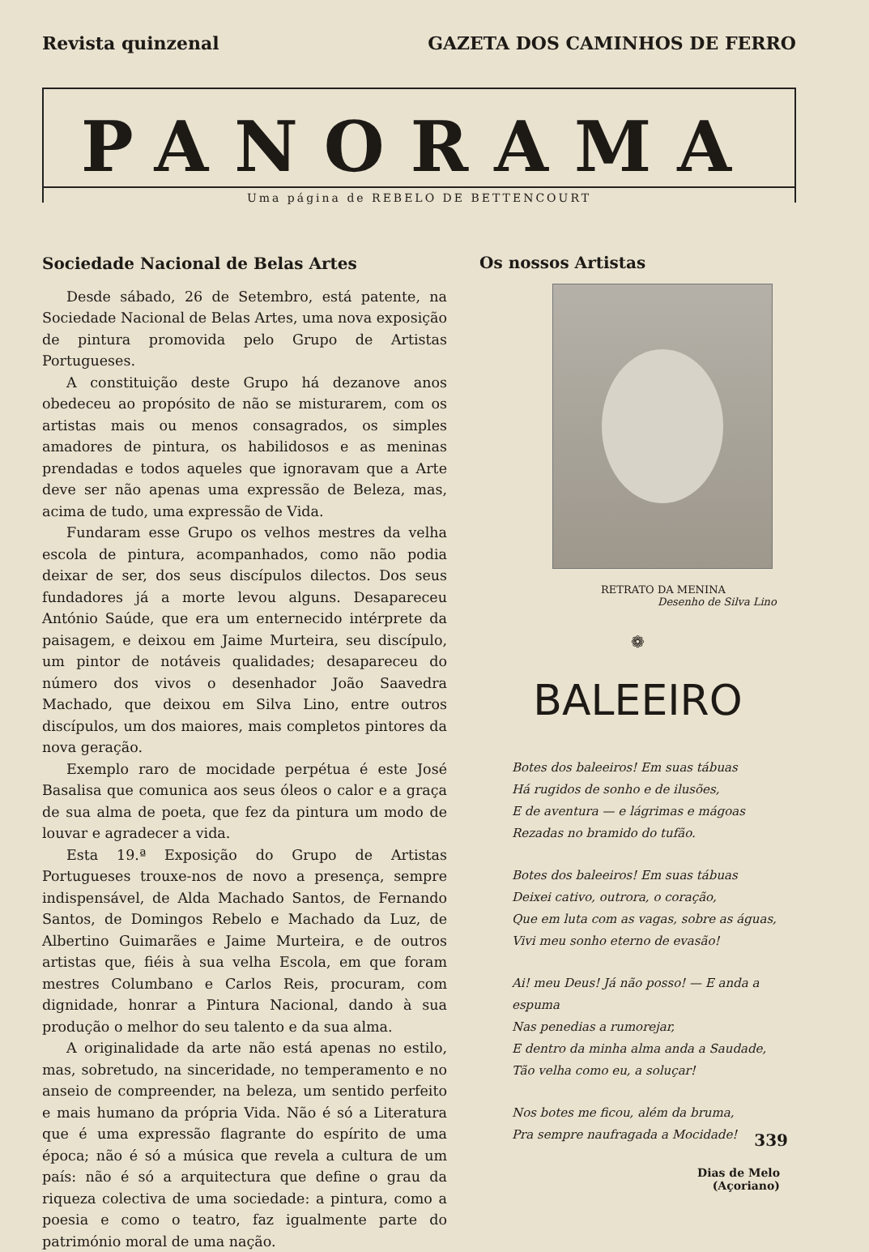Revista quinzenal GAZETA DOS CAMINHOS DE FERRO
PANORAMA
Uma página de REBELO DE BETTENCOURT
Sociedade Nacional de Belas Artes
Desde sábado, 26 de Setembro, está patente, na Sociedade Nacional de Belas Artes, uma nova exposição de pintura promovida pelo Grupo de Artistas Portugueses.
A constituição deste Grupo há dezanove anos obedeceu ao propósito de não se misturarem, com os artistas mais ou menos consagrados, os simples amadores de pintura, os habilidosos e as meninas prendadas e todos aqueles que ignoravam que a Arte deve ser não apenas uma expressão de Beleza, mas, acima de tudo, uma expressão de Vida.
Fundaram esse Grupo os velhos mestres da velha escola de pintura, acompanhados, como não podia deixar de ser, dos seus discípulos dilectos. Dos seus fundadores já a morte levou alguns. Desapareceu António Saúde, que era um enternecido intérprete da paisagem, e deixou em Jaime Murteira, seu discípulo, um pintor de notáveis qualidades; desapareceu do número dos vivos o desenhador João Saavedra Machado, que deixou em Silva Lino, entre outros discípulos, um dos maiores, mais completos pintores da nova geração.
Exemplo raro de mocidade perpétua é este José Basalisa que comunica aos seus óleos o calor e a graça de sua alma de poeta, que fez da pintura um modo de louvar e agradecer a vida.
Esta 19.ª Exposição do Grupo de Artistas Portugueses trouxe-nos de novo a presença, sempre indispensável, de Alda Machado Santos, de Fernando Santos, de Domingos Rebelo e Machado da Luz, de Albertino Guimarães e Jaime Murteira, e de outros artistas que, fiéis à sua velha Escola, em que foram mestres Columbano e Carlos Reis, procuram, com dignidade, honrar a Pintura Nacional, dando à sua produção o melhor do seu talento e da sua alma.
A originalidade da arte não está apenas no estilo, mas, sobretudo, na sinceridade, no temperamento e no anseio de compreender, na beleza, um sentido perfeito e mais humano da própria Vida. Não é só a Literatura que é uma expressão flagrante do espírito de uma época; não é só a música que revela a cultura de um país: não é só a arquitectura que define o grau da riqueza colectiva de uma sociedade: a pintura, como a poesia e como o teatro, faz igualmente parte do património moral de uma nação.
Os nossos Artistas
RETRATO DA MENINA
Desenho de Silva Lino
❁
BALEEIRO
Botes dos baleeiros! Em suas tábuas
Há rugidos de sonho e de ilusões,
E de aventura — e lágrimas e mágoas
Rezadas no bramido do tufão.
Botes dos baleeiros! Em suas tábuas
Deixei cativo, outrora, o coração,
Que em luta com as vagas, sobre as águas,
Vivi meu sonho eterno de evasão!
Ai! meu Deus! Já não posso! — E anda a espuma
Nas penedias a rumorejar,
E dentro da minha alma anda a Saudade,
Tão velha como eu, a soluçar!
Nos botes me ficou, além da bruma,
Pra sempre naufragada a Mocidade!
Dias de Melo
(Açoriano)
339